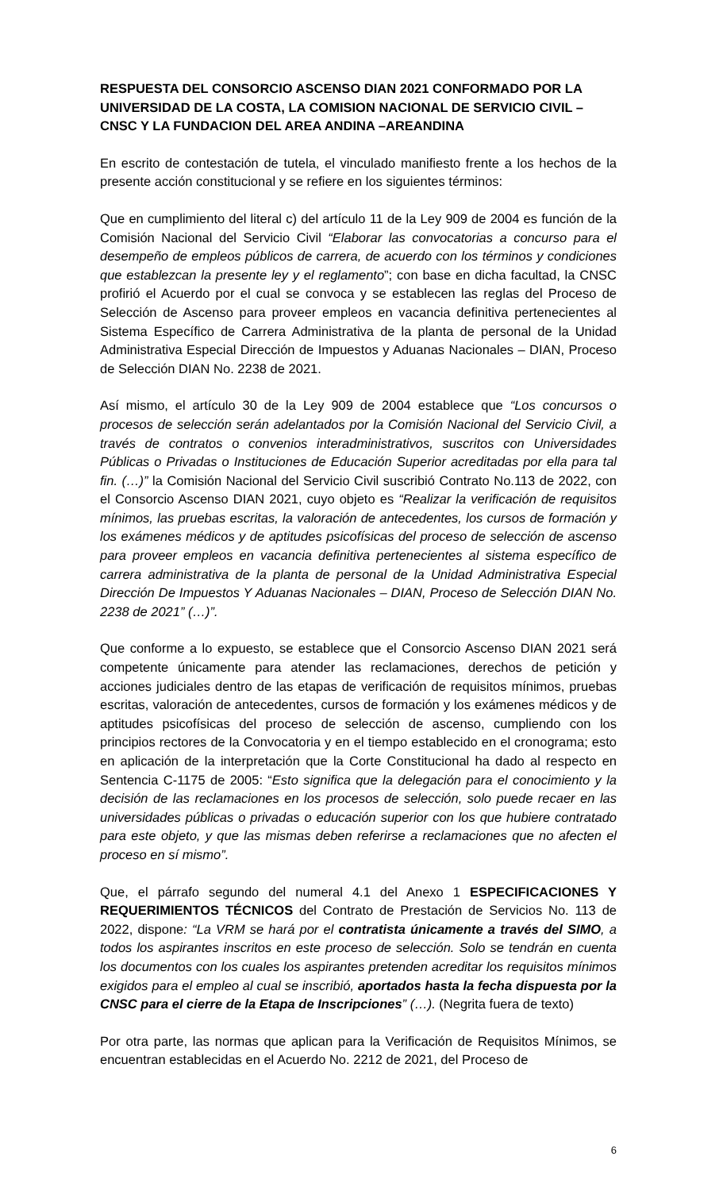RESPUESTA DEL CONSORCIO ASCENSO DIAN 2021 CONFORMADO POR LA UNIVERSIDAD DE LA COSTA, LA COMISION NACIONAL DE SERVICIO CIVIL – CNSC Y LA FUNDACION DEL AREA ANDINA –AREANDINA
En escrito de contestación de tutela, el vinculado manifiesto frente a los hechos de la presente acción constitucional y se refiere en los siguientes términos:
Que en cumplimiento del literal c) del artículo 11 de la Ley 909 de 2004 es función de la Comisión Nacional del Servicio Civil “Elaborar las convocatorias a concurso para el desempeño de empleos públicos de carrera, de acuerdo con los términos y condiciones que establezcan la presente ley y el reglamento”; con base en dicha facultad, la CNSC profirió el Acuerdo por el cual se convoca y se establecen las reglas del Proceso de Selección de Ascenso para proveer empleos en vacancia definitiva pertenecientes al Sistema Específico de Carrera Administrativa de la planta de personal de la Unidad Administrativa Especial Dirección de Impuestos y Aduanas Nacionales – DIAN, Proceso de Selección DIAN No. 2238 de 2021.
Así mismo, el artículo 30 de la Ley 909 de 2004 establece que “Los concursos o procesos de selección serán adelantados por la Comisión Nacional del Servicio Civil, a través de contratos o convenios interadministrativos, suscritos con Universidades Públicas o Privadas o Instituciones de Educación Superior acreditadas por ella para tal fin. (…)” la Comisión Nacional del Servicio Civil suscribió Contrato No.113 de 2022, con el Consorcio Ascenso DIAN 2021, cuyo objeto es “Realizar la verificación de requisitos mínimos, las pruebas escritas, la valoración de antecedentes, los cursos de formación y los exámenes médicos y de aptitudes psicofísicas del proceso de selección de ascenso para proveer empleos en vacancia definitiva pertenecientes al sistema específico de carrera administrativa de la planta de personal de la Unidad Administrativa Especial Dirección De Impuestos Y Aduanas Nacionales – DIAN, Proceso de Selección DIAN No. 2238 de 2021” (…)”.
Que conforme a lo expuesto, se establece que el Consorcio Ascenso DIAN 2021 será competente únicamente para atender las reclamaciones, derechos de petición y acciones judiciales dentro de las etapas de verificación de requisitos mínimos, pruebas escritas, valoración de antecedentes, cursos de formación y los exámenes médicos y de aptitudes psicofísicas del proceso de selección de ascenso, cumpliendo con los principios rectores de la Convocatoria y en el tiempo establecido en el cronograma; esto en aplicación de la interpretación que la Corte Constitucional ha dado al respecto en Sentencia C-1175 de 2005: “Esto significa que la delegación para el conocimiento y la decisión de las reclamaciones en los procesos de selección, solo puede recaer en las universidades públicas o privadas o educación superior con los que hubiere contratado para este objeto, y que las mismas deben referirse a reclamaciones que no afecten el proceso en sí mismo”.
Que, el párrafo segundo del numeral 4.1 del Anexo 1 ESPECIFICACIONES Y REQUERIMIENTOS TÉCNICOS del Contrato de Prestación de Servicios No. 113 de 2022, dispone: “La VRM se hará por el contratista únicamente a través del SIMO, a todos los aspirantes inscritos en este proceso de selección. Solo se tendrán en cuenta los documentos con los cuales los aspirantes pretenden acreditar los requisitos mínimos exigidos para el empleo al cual se inscribió, aportados hasta la fecha dispuesta por la CNSC para el cierre de la Etapa de Inscripciones” (…). (Negrita fuera de texto)
Por otra parte, las normas que aplican para la Verificación de Requisitos Mínimos, se encuentran establecidas en el Acuerdo No. 2212 de 2021, del Proceso de
6